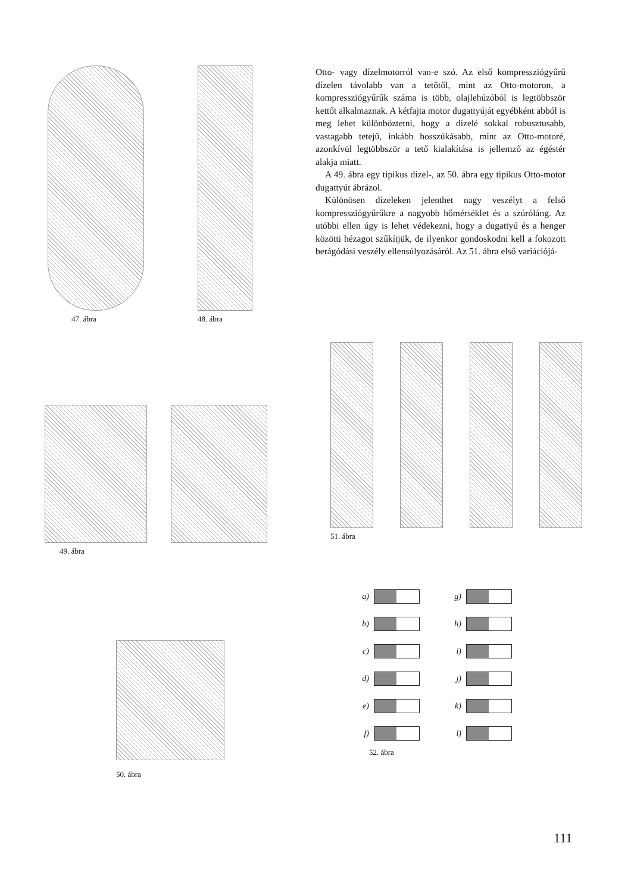47. ábra 48. ábra
Otto- vagy dízelmotorról van-e szó. Az első kompresszió­gyűrű dízelen távolabb van a tetőtől, mint az Otto-motoron, a kompressziógyűrűk száma is több, olajlehúzóból is legtöbbször kettőt alkalmaznak. A kétfajta motor dugattyúját egyébként abból is meg lehet különböztetni, hogy a dízelé sokkal robusztusabb, vastagabb tetejű, inkább hosszúkásabb, mint az Otto-motoré, azonkívül legtöbbször a tető kialakítása is jellemző az égéstér alakja miatt.
A 49. ábra egy tipikus dízel-, az 50. ábra egy tipikus Otto-motor dugattyút ábrázol.
Különösen dízeleken jelenthet nagy veszélyt a felső kompressziógyűrűkre a nagyobb hőmérséklet és a szúróláng. Az utóbbi ellen úgy is lehet védekezni, hogy a dugattyú és a henger közötti hézagot szűkítjük, de ilyenkor gondoskodni kell a fokozott berágódási veszély ellensúlyozásáról. Az 51. ábra első variációjá-
49. ábra
51. ábra
50. ábra
a)
b)
c)
d)
e)
f)
g)
h)
i)
j)
k)
l)
52. ábra
111